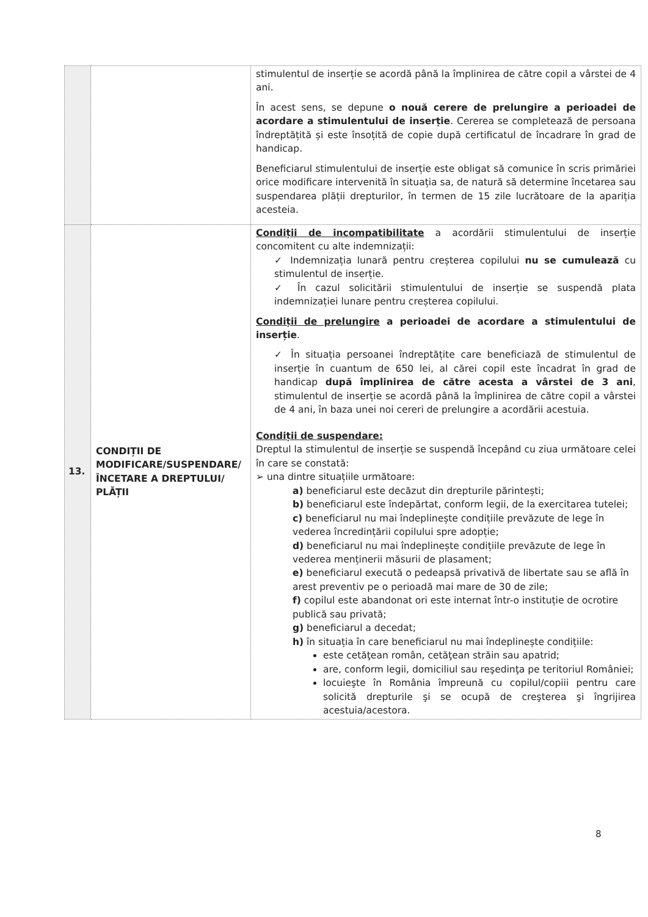| | | stimulentul de inserție se acordă până la împlinirea de către copil a vârstei de 4 ani. În acest sens, se depune o nouă cerere de prelungire a perioadei de acordare a stimulentului de inserție . Cererea se completează de persoana îndreptățită și este însoțită de copie după certificatul de încadrare în grad de handicap. Beneficiarul stimulentului de inserție este obligat să comunice în scris primăriei orice modificare intervenită în situația sa, de natură să determine încetarea sau suspendarea plății drepturilor, în termen de 15 zile lucrătoare de la apariția acesteia. |
| 13. | CONDIȚII DE MODIFICARE/SUSPENDARE/ ÎNCETARE A DREPTULUI/ PLĂȚII | Condiții de incompatibilitate a acordării stimulentului de inserție concomitent cu alte indemnizații: ✓ Indemnizația lunară pentru creșterea copilului nu se cumulează cu stimulentul de inserție. ✓ În cazul solicitării stimulentului de inserție se suspendă plata indemnizației lunare pentru creșterea copilului. Condiții de prelungire a perioadei de acordare a stimulentului de inserție . ✓ În situația persoanei îndreptățite care beneficiază de stimulentul de inserție în cuantum de 650 lei, al cărei copil este încadrat în grad de handicap după împlinirea de către acesta a vârstei de 3 ani , stimulentul de inserție se acordă până la împlinirea de către copil a vârstei de 4 ani, în baza unei noi cereri de prelungire a acordării acestuia. Condiții de suspendare: Dreptul la stimulentul de inserție se suspendă începând cu ziua următoare celei în care se constată: ➢ una dintre situațiile următoare: a) beneficiarul este decăzut din drepturile părintești; b) beneficiarul este îndepărtat, conform legii, de la exercitarea tutelei; c) beneficiarul nu mai îndeplinește condițiile prevăzute de lege în vederea încredințării copilului spre adopție; d) beneficiarul nu mai îndeplinește condițiile prevăzute de lege în vederea menținerii măsurii de plasament; e) beneficiarul execută o pedeapsă privativă de libertate sau se află în arest preventiv pe o perioadă mai mare de 30 de zile; f) copilul este abandonat ori este internat într-o instituție de ocrotire publică sau privată; g) beneficiarul a decedat; h) în situația în care beneficiarul nu mai îndeplinește condițiile: este cetăţean român, cetăţean străin sau apatrid; are, conform legii, domiciliul sau reşedinţa pe teritoriul României; locuieşte în România împreună cu copilul/copiii pentru care solicită drepturile şi se ocupă de creşterea şi îngrijirea acestuia/acestora. |
8